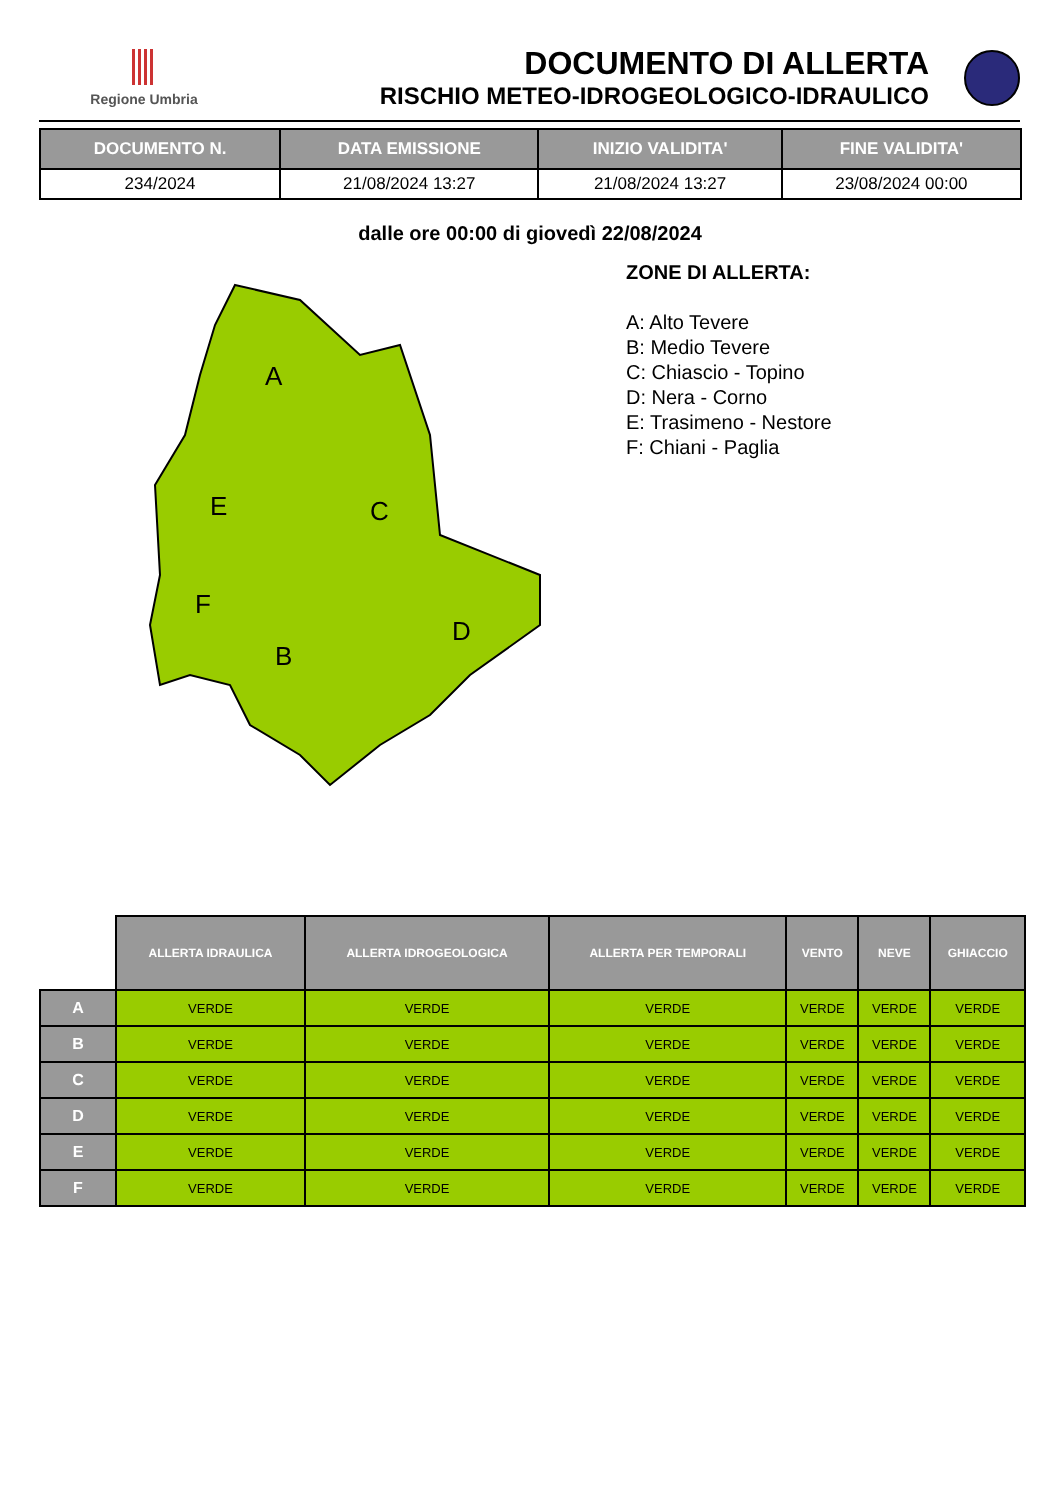Regione Umbria
DOCUMENTO DI ALLERTA
RISCHIO METEO-IDROGEOLOGICO-IDRAULICO
| DOCUMENTO N. | DATA EMISSIONE | INIZIO VALIDITA' | FINE VALIDITA' |
| --- | --- | --- | --- |
| 234/2024 | 21/08/2024 13:27 | 21/08/2024 13:27 | 23/08/2024 00:00 |
dalle ore 00:00 di giovedì 22/08/2024
A
E
C
F
B
D
ZONE DI ALLERTA:
A: Alto Tevere
B: Medio Tevere
C: Chiascio - Topino
D: Nera - Corno
E: Trasimeno - Nestore
F: Chiani - Paglia
| | ALLERTA IDRAULICA | ALLERTA IDROGEOLOGICA | ALLERTA PER TEMPORALI | VENTO | NEVE | GHIACCIO |
| --- | --- | --- | --- | --- | --- | --- |
| A | VERDE | VERDE | VERDE | VERDE | VERDE | VERDE |
| B | VERDE | VERDE | VERDE | VERDE | VERDE | VERDE |
| C | VERDE | VERDE | VERDE | VERDE | VERDE | VERDE |
| D | VERDE | VERDE | VERDE | VERDE | VERDE | VERDE |
| E | VERDE | VERDE | VERDE | VERDE | VERDE | VERDE |
| F | VERDE | VERDE | VERDE | VERDE | VERDE | VERDE |